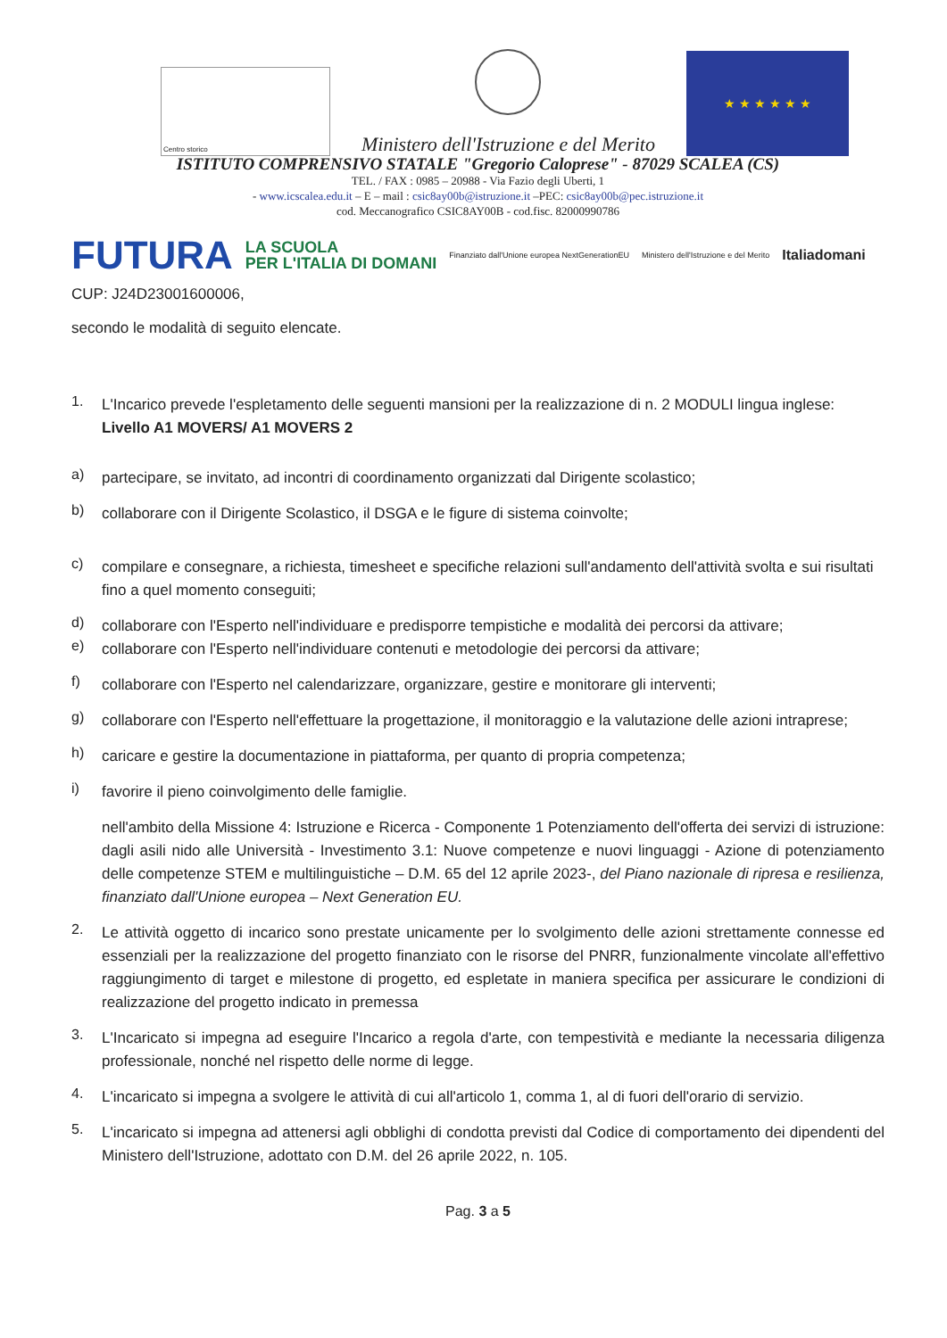Centro storico
Ministero dell'Istruzione e del Merito
★ ★ ★ ★ ★ ★
ISTITUTO COMPRENSIVO STATALE "Gregorio Caloprese" - 87029 SCALEA (CS)
TEL. / FAX : 0985 – 20988 - Via Fazio degli Uberti, 1
- www.icscalea.edu.it – E – mail : csic8ay00b@istruzione.it –PEC: csic8ay00b@pec.istruzione.it
cod. Meccanografico CSIC8AY00B - cod.fisc. 82000990786
FUTURA LA SCUOLA
PER L'ITALIA DI DOMANI Finanziato dall'Unione europea NextGenerationEU Ministero dell'Istruzione e del Merito Italiadomani
CUP: J24D23001600006,
secondo le modalità di seguito elencate.
1.
L'Incarico prevede l'espletamento delle seguenti mansioni per la realizzazione di n. 2 MODULI lingua inglese:
Livello A1 MOVERS/ A1 MOVERS 2
a)
partecipare, se invitato, ad incontri di coordinamento organizzati dal Dirigente scolastico;
b)
collaborare con il Dirigente Scolastico, il DSGA e le figure di sistema coinvolte;
c)
compilare e consegnare, a richiesta, timesheet e specifiche relazioni sull'andamento dell'attività svolta e sui risultati fino a quel momento conseguiti;
d)
collaborare con l'Esperto nell'individuare e predisporre tempistiche e modalità dei percorsi da attivare;
e)
collaborare con l'Esperto nell'individuare contenuti e metodologie dei percorsi da attivare;
f)
collaborare con l'Esperto nel calendarizzare, organizzare, gestire e monitorare gli interventi;
g)
collaborare con l'Esperto nell'effettuare la progettazione, il monitoraggio e la valutazione delle azioni intraprese;
h)
caricare e gestire la documentazione in piattaforma, per quanto di propria competenza;
i)
favorire il pieno coinvolgimento delle famiglie.
nell'ambito della Missione 4: Istruzione e Ricerca - Componente 1 Potenziamento dell'offerta dei servizi di istruzione: dagli asili nido alle Università - Investimento 3.1: Nuove competenze e nuovi linguaggi - Azione di potenziamento delle competenze STEM e multilinguistiche – D.M. 65 del 12 aprile 2023-, del Piano nazionale di ripresa e resilienza, finanziato dall'Unione europea – Next Generation EU.
2.
Le attività oggetto di incarico sono prestate unicamente per lo svolgimento delle azioni strettamente connesse ed essenziali per la realizzazione del progetto finanziato con le risorse del PNRR, funzionalmente vincolate all'effettivo raggiungimento di target e milestone di progetto, ed espletate in maniera specifica per assicurare le condizioni di realizzazione del progetto indicato in premessa
3.
L'Incaricato si impegna ad eseguire l'Incarico a regola d'arte, con tempestività e mediante la necessaria diligenza professionale, nonché nel rispetto delle norme di legge.
4.
L'incaricato si impegna a svolgere le attività di cui all'articolo 1, comma 1, al di fuori dell'orario di servizio.
5.
L'incaricato si impegna ad attenersi agli obblighi di condotta previsti dal Codice di comportamento dei dipendenti del Ministero dell'Istruzione, adottato con D.M. del 26 aprile 2022, n. 105.
Pag. 3 a 5